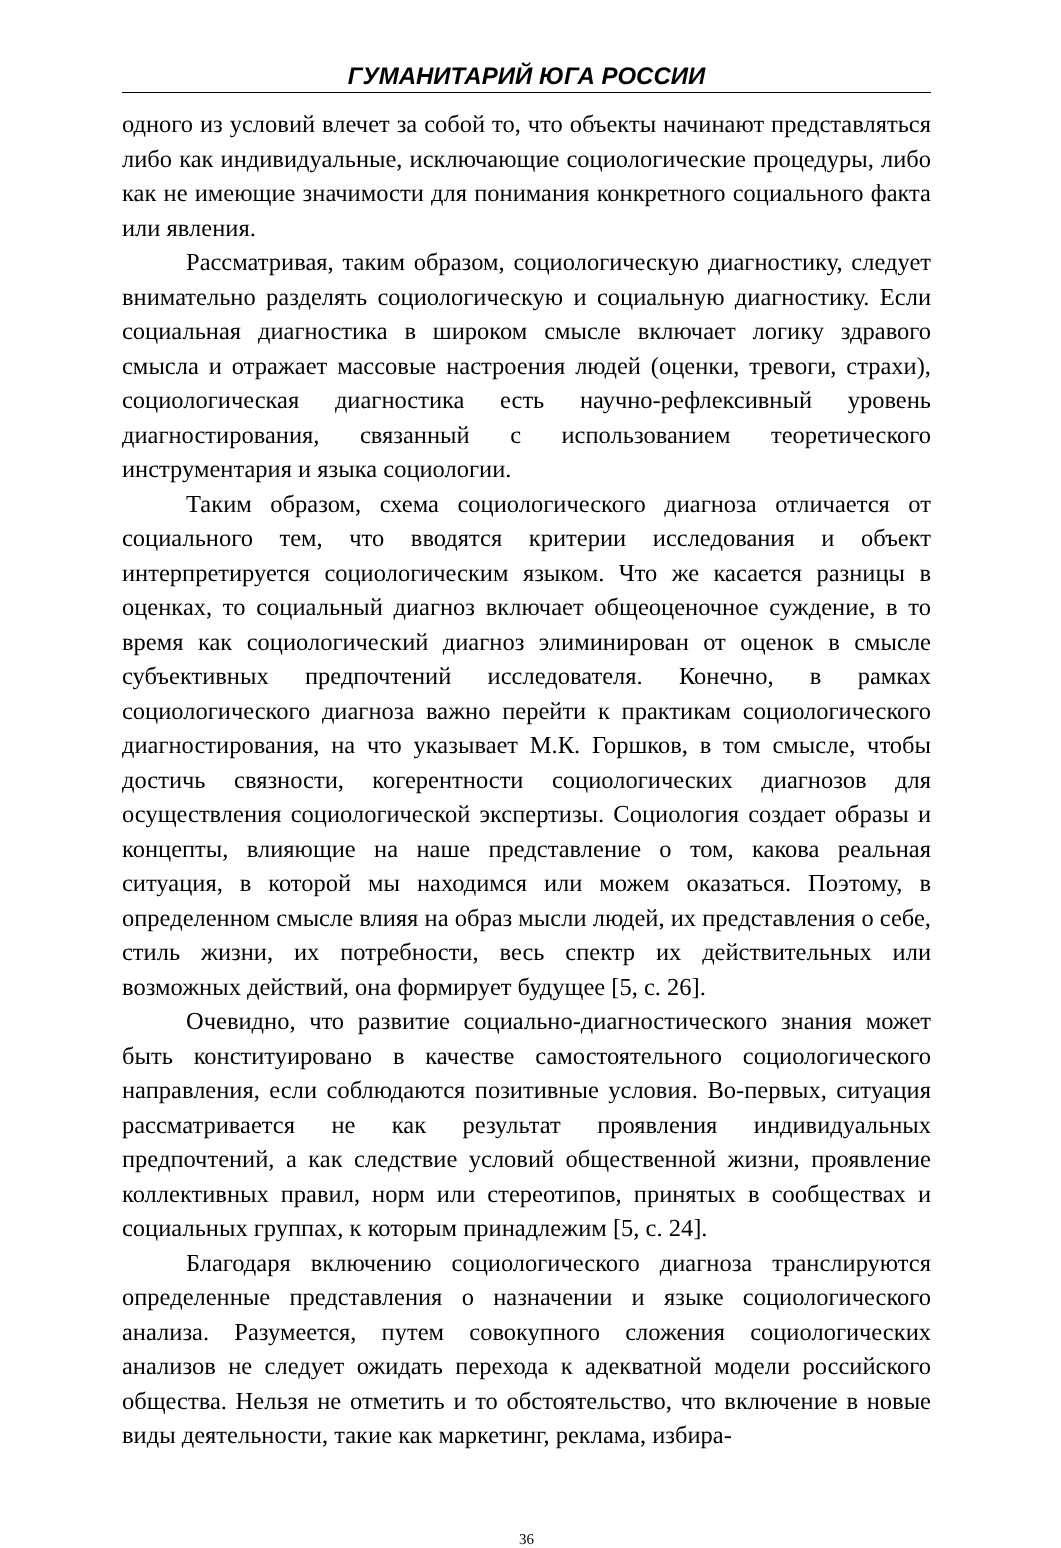ГУМАНИТАРИЙ ЮГА РОССИИ
одного из условий влечет за собой то, что объекты начинают представляться либо как индивидуальные, исключающие социологические процедуры, либо как не имеющие значимости для понимания конкретного социального факта или явления.
Рассматривая, таким образом, социологическую диагностику, следует внимательно разделять социологическую и социальную диагностику. Если социальная диагностика в широком смысле включает логику здравого смысла и отражает массовые настроения людей (оценки, тревоги, страхи), социологическая диагностика есть научно-рефлексивный уровень диагностирования, связанный с использованием теоретического инструментария и языка социологии.
Таким образом, схема социологического диагноза отличается от социального тем, что вводятся критерии исследования и объект интерпретируется социологическим языком. Что же касается разницы в оценках, то социальный диагноз включает общеоценочное суждение, в то время как социологический диагноз элиминирован от оценок в смысле субъективных предпочтений исследователя. Конечно, в рамках социологического диагноза важно перейти к практикам социологического диагностирования, на что указывает М.К. Горшков, в том смысле, чтобы достичь связности, когерентности социологических диагнозов для осуществления социологической экспертизы. Социология создает образы и концепты, влияющие на наше представление о том, какова реальная ситуация, в которой мы находимся или можем оказаться. Поэтому, в определенном смысле влияя на образ мысли людей, их представления о себе, стиль жизни, их потребности, весь спектр их действительных или возможных действий, она формирует будущее [5, с. 26].
Очевидно, что развитие социально-диагностического знания может быть конституировано в качестве самостоятельного социологического направления, если соблюдаются позитивные условия. Во-первых, ситуация рассматривается не как результат проявления индивидуальных предпочтений, а как следствие условий общественной жизни, проявление коллективных правил, норм или стереотипов, принятых в сообществах и социальных группах, к которым принадлежим [5, с. 24].
Благодаря включению социологического диагноза транслируются определенные представления о назначении и языке социологического анализа. Разумеется, путем совокупного сложения социологических анализов не следует ожидать перехода к адекватной модели российского общества. Нельзя не отметить и то обстоятельство, что включение в новые виды деятельности, такие как маркетинг, реклама, избира-
36